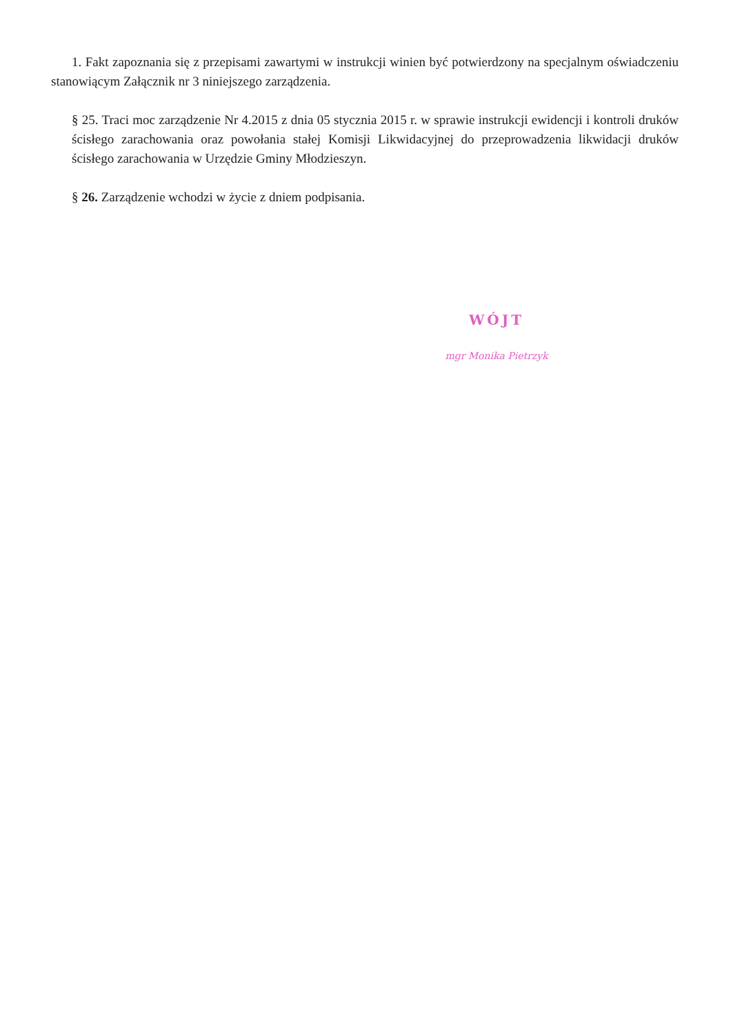1. Fakt zapoznania się z przepisami zawartymi w instrukcji winien być potwierdzony na specjalnym oświadczeniu stanowiącym Załącznik nr 3 niniejszego zarządzenia.
§ 25. Traci moc zarządzenie Nr 4.2015 z dnia 05 stycznia 2015 r. w sprawie instrukcji ewidencji i kontroli druków ścisłego zarachowania oraz powołania stałej Komisji Likwidacyjnej do przeprowadzenia likwidacji druków ścisłego zarachowania w Urzędzie Gminy Młodzieszyn.
§ 26. Zarządzenie wchodzi w życie z dniem podpisania.
WÓJT
mgr Monika Pietrzyk